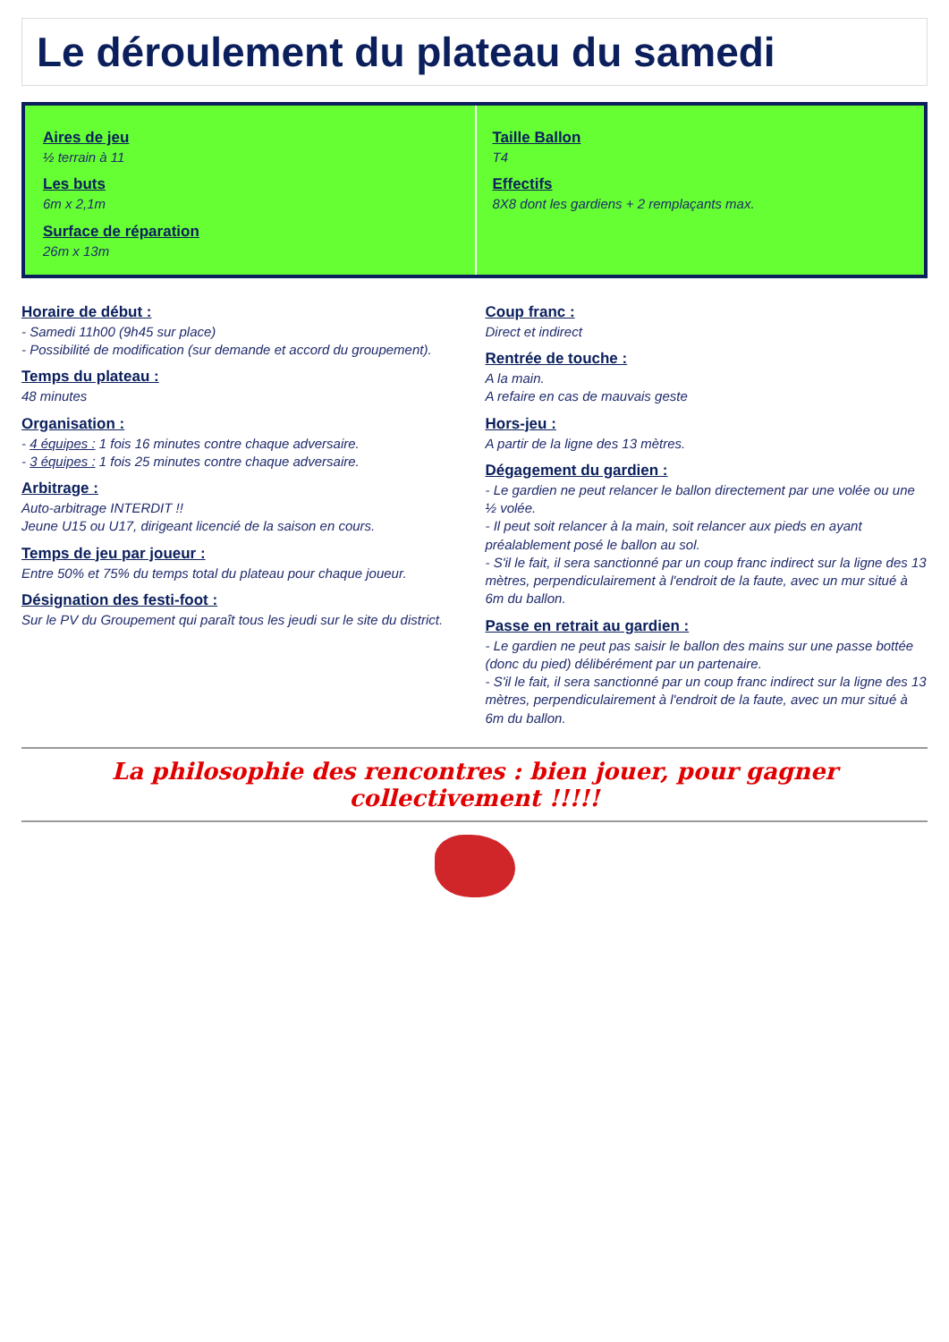Le déroulement du plateau du samedi
Aires de jeu
½ terrain à 11
Les buts
6m x 2,1m
Surface de réparation
26m x 13m
Taille Ballon
T4
Effectifs
8X8 dont les gardiens + 2 remplaçants max.
Horaire de début :
- Samedi 11h00 (9h45 sur place)
- Possibilité de modification (sur demande et accord du groupement).
Temps du plateau :
48 minutes
Organisation :
- 4 équipes : 1 fois 16 minutes contre chaque adversaire.
- 3 équipes : 1 fois 25 minutes contre chaque adversaire.
Arbitrage :
Auto-arbitrage INTERDIT !!
Jeune U15 ou U17, dirigeant licencié de la saison en cours.
Temps de jeu par joueur :
Entre 50% et 75% du temps total du plateau pour chaque joueur.
Désignation des festi-foot :
Sur le PV du Groupement qui paraît tous les jeudi sur le site du district.
Coup franc :
Direct et indirect
Rentrée de touche :
A la main.
A refaire en cas de mauvais geste
Hors-jeu :
A partir de la ligne des 13 mètres.
Dégagement du gardien :
- Le gardien ne peut relancer le ballon directement par une volée ou une ½ volée.
- Il peut soit relancer à la main, soit relancer aux pieds en ayant préalablement posé le ballon au sol.
- S'il le fait, il sera sanctionné par un coup franc indirect sur la ligne des 13 mètres, perpendiculairement à l'endroit de la faute, avec un mur situé à 6m du ballon.
Passe en retrait au gardien :
- Le gardien ne peut pas saisir le ballon des mains sur une passe bottée (donc du pied) délibérément par un partenaire.
- S'il le fait, il sera sanctionné par un coup franc indirect sur la ligne des 13 mètres, perpendiculairement à l'endroit de la faute, avec un mur situé à 6m du ballon.
La philosophie des rencontres : bien jouer, pour gagner collectivement !!!!!